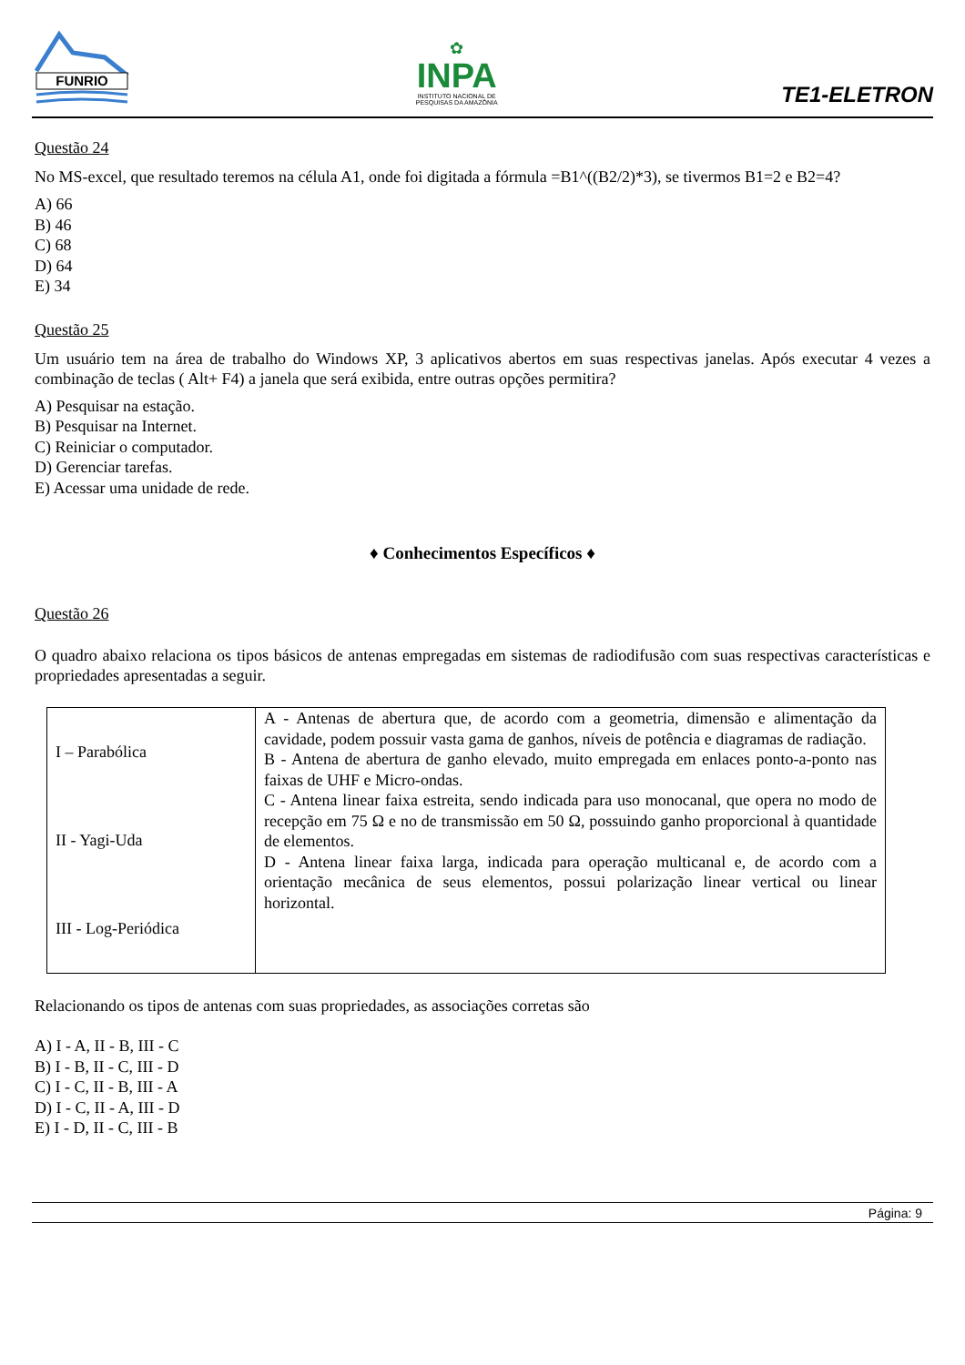FUNRIO
✿
INPA
INSTITUTO NACIONAL DE
PESQUISAS DA AMAZÔNIA
TE1-ELETRON
Questão 24
No MS-excel, que resultado teremos na célula A1, onde foi digitada a fórmula =B1^((B2/2)*3), se tivermos B1=2 e B2=4?
A) 66
B) 46
C) 68
D) 64
E) 34
Questão 25
Um usuário tem na área de trabalho do Windows XP, 3 aplicativos abertos em suas respectivas janelas. Após executar 4 vezes a combinação de teclas ( Alt+ F4) a janela que será exibida, entre outras opções permitira?
A) Pesquisar na estação.
B) Pesquisar na Internet.
C) Reiniciar o computador.
D) Gerenciar tarefas.
E) Acessar uma unidade de rede.
♦ Conhecimentos Específicos ♦
Questão 26
O quadro abaixo relaciona os tipos básicos de antenas empregadas em sistemas de radiodifusão com suas respectivas características e propriedades apresentadas a seguir.
| I – Parabólica II - Yagi-Uda III - Log-Periódica | A - Antenas de abertura que, de acordo com a geometria, dimensão e alimentação da cavidade, podem possuir vasta gama de ganhos, níveis de potência e diagramas de radiação. B - Antena de abertura de ganho elevado, muito empregada em enlaces ponto-a-ponto nas faixas de UHF e Micro-ondas. C - Antena linear faixa estreita, sendo indicada para uso monocanal, que opera no modo de recepção em 75 Ω e no de transmissão em 50 Ω, possuindo ganho proporcional à quantidade de elementos. D - Antena linear faixa larga, indicada para operação multicanal e, de acordo com a orientação mecânica de seus elementos, possui polarização linear vertical ou linear horizontal. |
Relacionando os tipos de antenas com suas propriedades, as associações corretas são
A) I - A, II - B, III - C
B) I - B, II - C, III - D
C) I - C, II - B, III - A
D) I - C, II - A, III - D
E) I - D, II - C, III - B
Página: 9